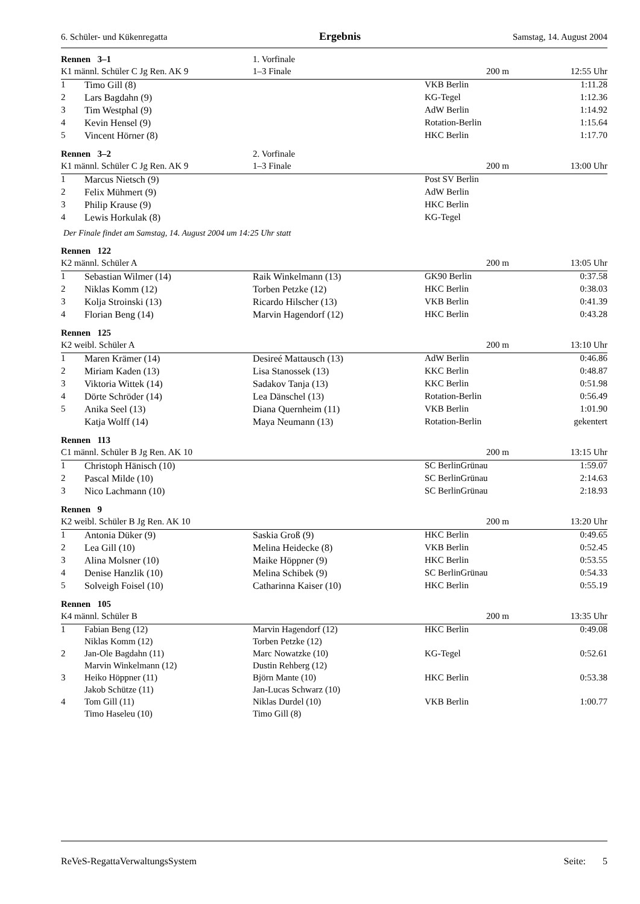6. Schüler- und Kükenregatta Ergebnis Samstag, 14. August 2004
| Rennen 3–1 | | 1. Vorfinale | | |
| K1 männl. Schüler C Jg Ren. AK 9 | | 1–3 Finale | 200 m | 12:55 Uhr |
| 1 | Timo Gill (8) | | VKB Berlin | 1:11.28 |
| 2 | Lars Bagdahn (9) | | KG-Tegel | 1:12.36 |
| 3 | Tim Westphal (9) | | AdW Berlin | 1:14.92 |
| 4 | Kevin Hensel (9) | | Rotation-Berlin | 1:15.64 |
| 5 | Vincent Hörner (8) | | HKC Berlin | 1:17.70 |
| Rennen 3–2 | | 2. Vorfinale | | |
| K1 männl. Schüler C Jg Ren. AK 9 | | 1–3 Finale | 200 m | 13:00 Uhr |
| 1 | Marcus Nietsch (9) | | Post SV Berlin | |
| 2 | Felix Mühmert (9) | | AdW Berlin | |
| 3 | Philip Krause (9) | | HKC Berlin | |
| 4 | Lewis Horkulak (8) | | KG-Tegel | |
| Der Finale findet am Samstag, 14. August 2004 um 14:25 Uhr statt | | | | |
| Rennen 122 | | | | |
| K2 männl. Schüler A | | | 200 m | 13:05 Uhr |
| 1 | Sebastian Wilmer (14) | Raik Winkelmann (13) | GK90 Berlin | 0:37.58 |
| 2 | Niklas Komm (12) | Torben Petzke (12) | HKC Berlin | 0:38.03 |
| 3 | Kolja Stroinski (13) | Ricardo Hilscher (13) | VKB Berlin | 0:41.39 |
| 4 | Florian Beng (14) | Marvin Hagendorf (12) | HKC Berlin | 0:43.28 |
| Rennen 125 | | | | |
| K2 weibl. Schüler A | | | 200 m | 13:10 Uhr |
| 1 | Maren Krämer (14) | Desireé Mattausch (13) | AdW Berlin | 0:46.86 |
| 2 | Miriam Kaden (13) | Lisa Stanossek (13) | KKC Berlin | 0:48.87 |
| 3 | Viktoria Wittek (14) | Sadakov Tanja (13) | KKC Berlin | 0:51.98 |
| 4 | Dörte Schröder (14) | Lea Dänschel (13) | Rotation-Berlin | 0:56.49 |
| 5 | Anika Seel (13) | Diana Quernheim (11) | VKB Berlin | 1:01.90 |
| | Katja Wolff (14) | Maya Neumann (13) | Rotation-Berlin | gekentert |
| Rennen 113 | | | | |
| C1 männl. Schüler B Jg Ren. AK 10 | | | 200 m | 13:15 Uhr |
| 1 | Christoph Hänisch (10) | | SC BerlinGrünau | 1:59.07 |
| 2 | Pascal Milde (10) | | SC BerlinGrünau | 2:14.63 |
| 3 | Nico Lachmann (10) | | SC BerlinGrünau | 2:18.93 |
| Rennen 9 | | | | |
| K2 weibl. Schüler B Jg Ren. AK 10 | | | 200 m | 13:20 Uhr |
| 1 | Antonia Düker (9) | Saskia Groß (9) | HKC Berlin | 0:49.65 |
| 2 | Lea Gill (10) | Melina Heidecke (8) | VKB Berlin | 0:52.45 |
| 3 | Alina Molsner (10) | Maike Höppner (9) | HKC Berlin | 0:53.55 |
| 4 | Denise Hanzlik (10) | Melina Schibek (9) | SC BerlinGrünau | 0:54.33 |
| 5 | Solveigh Foisel (10) | Catharinna Kaiser (10) | HKC Berlin | 0:55.19 |
| Rennen 105 | | | | |
| K4 männl. Schüler B | | | 200 m | 13:35 Uhr |
| 1 | Fabian Beng (12) | Marvin Hagendorf (12) | HKC Berlin | 0:49.08 |
| | Niklas Komm (12) | Torben Petzke (12) | | |
| 2 | Jan-Ole Bagdahn (11) | Marc Nowatzke (10) | KG-Tegel | 0:52.61 |
| | Marvin Winkelmann (12) | Dustin Rehberg (12) | | |
| 3 | Heiko Höppner (11) | Björn Mante (10) | HKC Berlin | 0:53.38 |
| | Jakob Schütze (11) | Jan-Lucas Schwarz (10) | | |
| 4 | Tom Gill (11) | Niklas Durdel (10) | VKB Berlin | 1:00.77 |
| | Timo Haseleu (10) | Timo Gill (8) | | |
ReVeS-RegattaVerwaltungsSystem Seite: 5